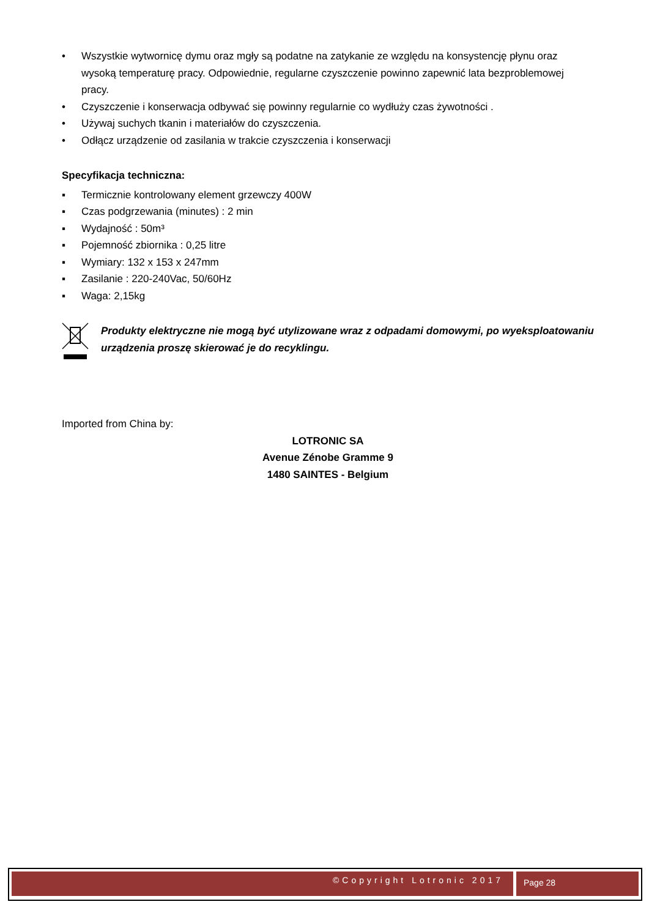• Wszystkie wytwornicę dymu oraz mgły są podatne na zatykanie ze względu na konsystencję płynu oraz wysoką temperaturę pracy. Odpowiednie, regularne czyszczenie powinno zapewnić lata bezproblemowej pracy.
• Czyszczenie i konserwacja odbywać się powinny regularnie co wydłuży czas żywotności .
• Używaj suchych tkanin i materiałów do czyszczenia.
• Odłącz urządzenie od zasilania w trakcie czyszczenia i konserwacji
Specyfikacja techniczna:
▪ Termicznie kontrolowany element grzewczy 400W
▪ Czas podgrzewania (minutes) : 2 min
▪ Wydajność : 50m³
▪ Pojemność zbiornika : 0,25 litre
▪ Wymiary: 132 x 153 x 247mm
▪ Zasilanie : 220-240Vac, 50/60Hz
▪ Waga: 2,15kg
Produkty elektryczne nie mogą być utylizowane wraz z odpadami domowymi, po wyeksploatowaniu urządzenia proszę skierować je do recyklingu.
Imported from China by:
LOTRONIC SA
Avenue Zénobe Gramme 9
1480 SAINTES - Belgium
©Copyright Lotronic 2017
Page 28